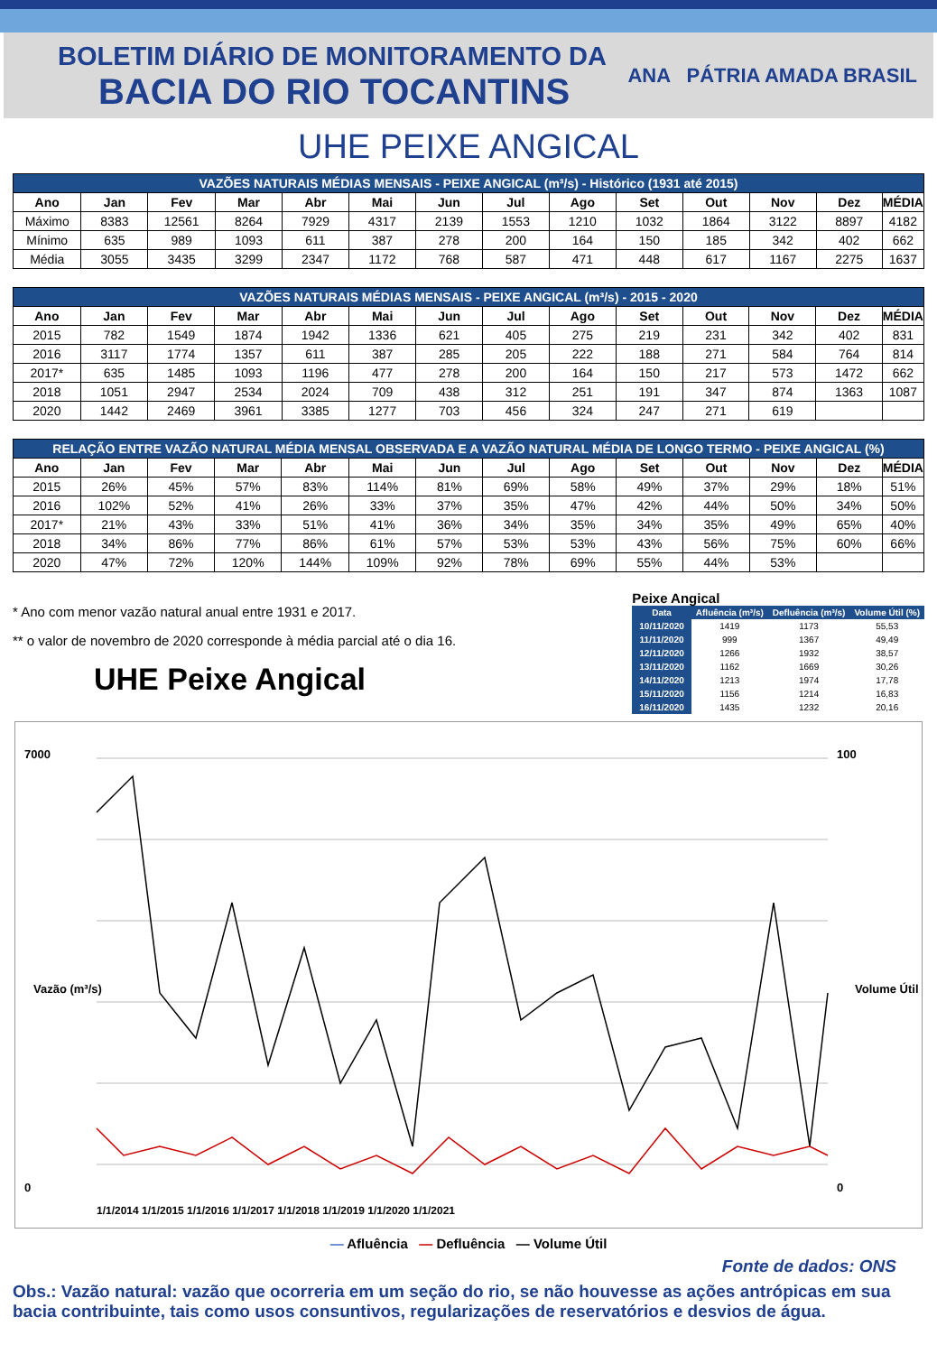BOLETIM DIÁRIO DE MONITORAMENTO DA
BACIA DO RIO TOCANTINS
ANA PÁTRIA AMADA BRASIL
UHE PEIXE ANGICAL
| VAZÕES NATURAIS MÉDIAS MENSAIS - PEIXE ANGICAL (m³/s) - Histórico (1931 até 2015) | | | | | | | | | | | | | |
| --- | --- | --- | --- | --- | --- | --- | --- | --- | --- | --- | --- | --- | --- |
| Ano | Jan | Fev | Mar | Abr | Mai | Jun | Jul | Ago | Set | Out | Nov | Dez | MÉDIA |
| Máximo | 8383 | 12561 | 8264 | 7929 | 4317 | 2139 | 1553 | 1210 | 1032 | 1864 | 3122 | 8897 | 4182 |
| Mínimo | 635 | 989 | 1093 | 611 | 387 | 278 | 200 | 164 | 150 | 185 | 342 | 402 | 662 |
| Média | 3055 | 3435 | 3299 | 2347 | 1172 | 768 | 587 | 471 | 448 | 617 | 1167 | 2275 | 1637 |
| VAZÕES NATURAIS MÉDIAS MENSAIS - PEIXE ANGICAL (m³/s) - 2015 - 2020 | | | | | | | | | | | | | |
| --- | --- | --- | --- | --- | --- | --- | --- | --- | --- | --- | --- | --- | --- |
| Ano | Jan | Fev | Mar | Abr | Mai | Jun | Jul | Ago | Set | Out | Nov | Dez | MÉDIA |
| 2015 | 782 | 1549 | 1874 | 1942 | 1336 | 621 | 405 | 275 | 219 | 231 | 342 | 402 | 831 |
| 2016 | 3117 | 1774 | 1357 | 611 | 387 | 285 | 205 | 222 | 188 | 271 | 584 | 764 | 814 |
| 2017* | 635 | 1485 | 1093 | 1196 | 477 | 278 | 200 | 164 | 150 | 217 | 573 | 1472 | 662 |
| 2018 | 1051 | 2947 | 2534 | 2024 | 709 | 438 | 312 | 251 | 191 | 347 | 874 | 1363 | 1087 |
| 2020 | 1442 | 2469 | 3961 | 3385 | 1277 | 703 | 456 | 324 | 247 | 271 | 619 | | |
| RELAÇÃO ENTRE VAZÃO NATURAL MÉDIA MENSAL OBSERVADA E A VAZÃO NATURAL MÉDIA DE LONGO TERMO - PEIXE ANGICAL (%) | | | | | | | | | | | | | |
| --- | --- | --- | --- | --- | --- | --- | --- | --- | --- | --- | --- | --- | --- |
| Ano | Jan | Fev | Mar | Abr | Mai | Jun | Jul | Ago | Set | Out | Nov | Dez | MÉDIA |
| 2015 | 26% | 45% | 57% | 83% | 114% | 81% | 69% | 58% | 49% | 37% | 29% | 18% | 51% |
| 2016 | 102% | 52% | 41% | 26% | 33% | 37% | 35% | 47% | 42% | 44% | 50% | 34% | 50% |
| 2017* | 21% | 43% | 33% | 51% | 41% | 36% | 34% | 35% | 34% | 35% | 49% | 65% | 40% |
| 2018 | 34% | 86% | 77% | 86% | 61% | 57% | 53% | 53% | 43% | 56% | 75% | 60% | 66% |
| 2020 | 47% | 72% | 120% | 144% | 109% | 92% | 78% | 69% | 55% | 44% | 53% | | |
* Ano com menor vazão natural anual entre 1931 e 2017.
** o valor de novembro de 2020 corresponde à média parcial até o dia 16.
UHE Peixe Angical
Peixe Angical
| Data | Afluência (m³/s) | Defluência (m³/s) | Volume Útil (%) |
| --- | --- | --- | --- |
| 10/11/2020 | 1419 | 1173 | 55,53 |
| 11/11/2020 | 999 | 1367 | 49,49 |
| 12/11/2020 | 1266 | 1932 | 38,57 |
| 13/11/2020 | 1162 | 1669 | 30,26 |
| 14/11/2020 | 1213 | 1974 | 17,78 |
| 15/11/2020 | 1156 | 1214 | 16,83 |
| 16/11/2020 | 1435 | 1232 | 20,16 |
7000
0
100
0
Vazão (m³/s)
Volume Útil (%)
1/1/2014 1/1/2015 1/1/2016 1/1/2017 1/1/2018 1/1/2019 1/1/2020 1/1/2021
— Afluência — Defluência — Volume Útil
Fonte de dados: ONS
Obs.: Vazão natural: vazão que ocorreria em um seção do rio, se não houvesse as ações antrópicas em sua bacia contribuinte, tais como usos consuntivos, regularizações de reservatórios e desvios de água.